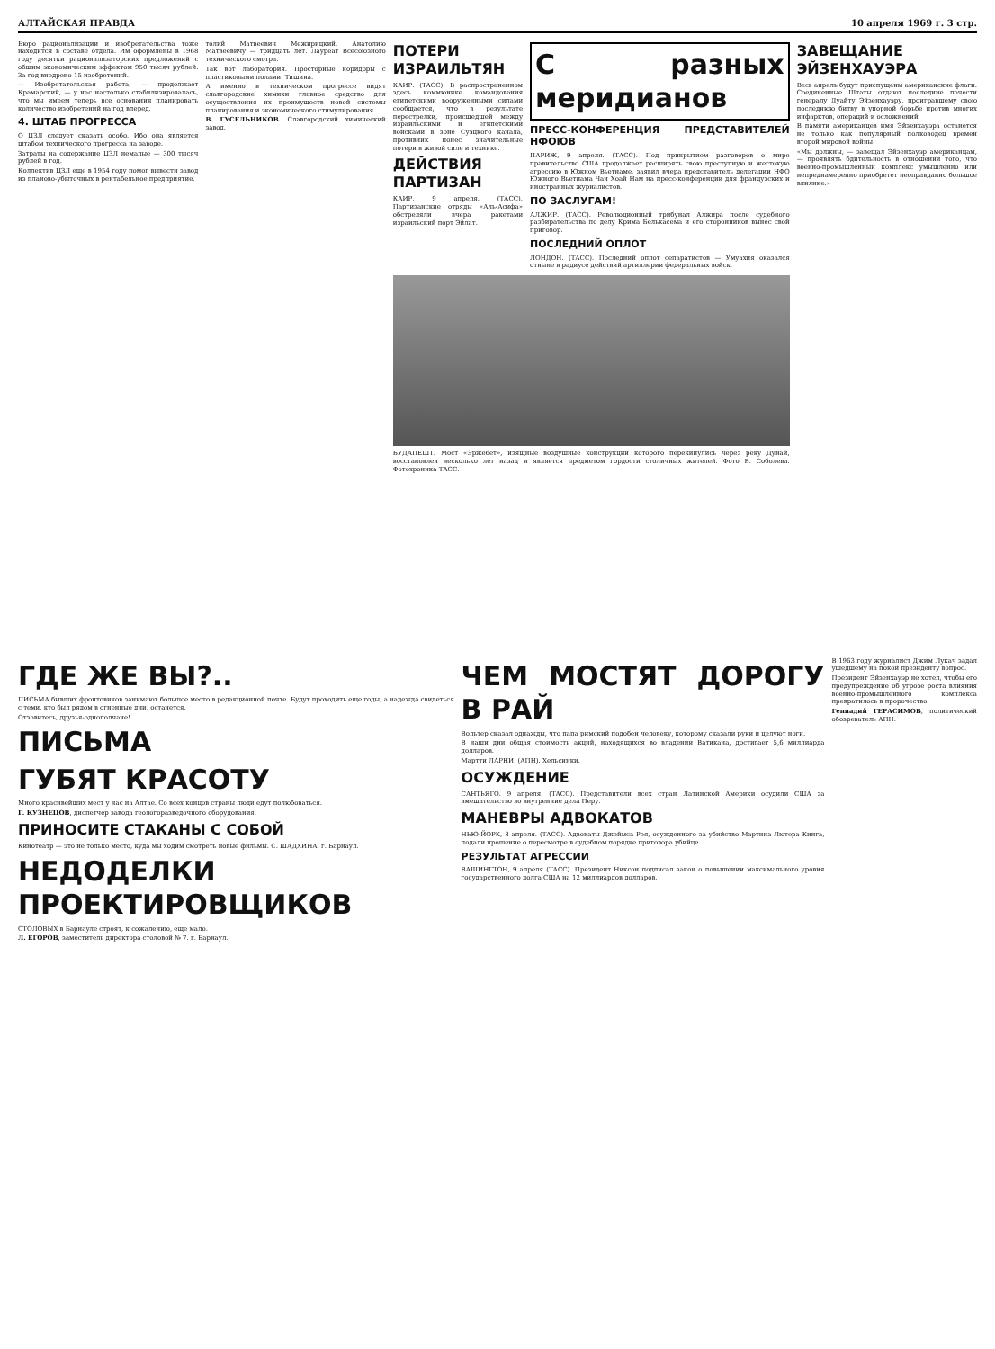АЛТАЙСКАЯ ПРАВДА 10 апреля 1969 г. 3 стр.
Бюро рационализации и изобретательства тоже находится в составе отдела. Им оформлены в 1968 году десятки рационализаторских предложений с общим экономическим эффектом 950 тысяч рублей. За год внедрено 15 изобретений.
— Изобретательская работа, — продолжает Крамарский, — у нас настолько стабилизировалась, что мы имеем теперь все основания планировать количество изобретений на год вперед.
4. ШТАБ ПРОГРЕССА
О ЦЗЛ следует сказать особо. Ибо она является штабом технического прогресса на заводе.
Затраты на содержание ЦЗЛ немалые — 300 тысяч рублей в год.
Коллектив ЦЗЛ еще в 1954 году помог вывести завод из планово-убыточных в рентабельное предприятие.
толий Матвеевич Межирицкий. Анатолию Матвеевичу — тридцать лет. Лауреат Всесоюзного технического смотра.
Так вот лаборатория. Просторные коридоры с пластиковыми полами. Тишина.
А именно в техническом прогрессе видят славгородские химики главное средство для осуществления их преимуществ новой системы планирования и экономического стимулирования.
В. ГУСЕЛЬНИКОВ. Славгородский химический завод.
ПОТЕРИ ИЗРАИЛЬТЯН
КАИР. (ТАСС). В распространенном здесь коммюнике командования египетскими вооруженными силами сообщается, что в результате перестрелки, происшедшей между израильскими и египетскими войсками в зоне Суэцкого канала, противник понес значительные потери в живой силе и технике.
ДЕЙСТВИЯ ПАРТИЗАН
КАИР, 9 апреля. (ТАСС). Партизанские отряды «Аль-Асифа» обстреляли вчера ракетами израильский порт Эйлат.
С разных меридианов
ПРЕСС-КОНФЕРЕНЦИЯ ПРЕДСТАВИТЕЛЕЙ НФОЮВ
ПАРИЖ, 9 апреля. (ТАСС). Под прикрытием разговоров о мире правительство США продолжает расширять свою преступную и жестокую агрессию в Южном Вьетнаме, заявил вчера представитель делегации НФО Южного Вьетнама Чан Хоай Нам на пресс-конференции для французских и иностранных журналистов.
ПО ЗАСЛУГАМ!
АЛЖИР. (ТАСС). Революционный трибунал Алжира после судебного разбирательства по делу Крима Белькасема и его сторонников вынес свой приговор.
ПОСЛЕДНИЙ ОПЛОТ
ЛОНДОН. (ТАСС). Последний оплот сепаратистов — Умуахия оказался отныне в радиусе действий артиллерии федеральных войск.
БУДАПЕШТ. Мост «Эржебет», изящные воздушные конструкции которого перекинулись через реку Дунай, восстановлен несколько лет назад и является предметом гордости столичных жителей. Фото В. Соболева. Фотохроника ТАСС.
ЗАВЕЩАНИЕ ЭЙЗЕНХАУЭРА
Весь апрель будут приспущены американские флаги. Соединенные Штаты отдают последние почести генералу Дуайту Эйзенхауэру, проигравшему свою последнюю битву в упорной борьбе против многих инфарктов, операций и осложнений.
В памяти американцев имя Эйзенхауэра останется не только как популярный полководец времен второй мировой войны.
«Мы должны, — завещал Эйзенхауэр американцам, — проявлять бдительность в отношении того, что военно-промышленный комплекс умышленно или непреднамеренно приобретет неоправданно большое влияние.»
ГДЕ ЖЕ ВЫ?..
ПИСЬМА бывших фронтовиков занимают большое место в редакционной почте. Будут проходить еще годы, а надежда свидеться с теми, кто был рядом в огненные дни, останется.
Отзовитесь, друзья-однополчане!
ПИСЬМА
ГУБЯТ КРАСОТУ
Много красивейших мест у нас на Алтае. Со всех концов страны люди едут полюбоваться.
Г. КУЗНЕЦОВ, диспетчер завода геологоразведочного оборудования.
ПРИНОСИТЕ СТАКАНЫ С СОБОЙ
Кинотеатр — это не только место, куда мы ходим смотреть новые фильмы. С. ШАДХИНА. г. Барнаул.
НЕДОДЕЛКИ ПРОЕКТИРОВЩИКОВ
СТОЛОВЫХ в Барнауле строят, к сожалению, еще мало.
Л. ЕГОРОВ, заместитель директора столовой № 7. г. Барнаул.
ЧЕМ МОСТЯТ ДОРОГУ В РАЙ
Вольтер сказал однажды, что папа римский подобен человеку, которому сказали руки и целуют ноги.
В наши дни общая стоимость акций, находящихся во владении Ватикана, достигает 5,6 миллиарда долларов.
Мартти ЛАРНИ. (АПН). Хельсинки.
ОСУЖДЕНИЕ
САНТЬЯГО. 9 апреля. (ТАСС). Представители всех стран Латинской Америки осудили США за вмешательство во внутренние дела Перу.
МАНЕВРЫ АДВОКАТОВ
НЬЮ-ЙОРК, 8 апреля. (ТАСС). Адвокаты Джеймса Рея, осужденного за убийство Мартина Лютера Кинга, подали прошение о пересмотре в судебном порядке приговора убийце.
РЕЗУЛЬТАТ АГРЕССИИ
ВАШИНГТОН, 9 апреля (ТАСС). Президент Никсон подписал закон о повышении максимального уровня государственного долга США на 12 миллиардов долларов.
В 1963 году журналист Джим Лукач задал ушедшему на покой президенту вопрос.
Президент Эйзенхауэр не хотел, чтобы его предупреждение об угрозе роста влияния военно-промышленного комплекса превратилось в пророчество.
Геннадий ГЕРАСИМОВ, политический обозреватель АПН.